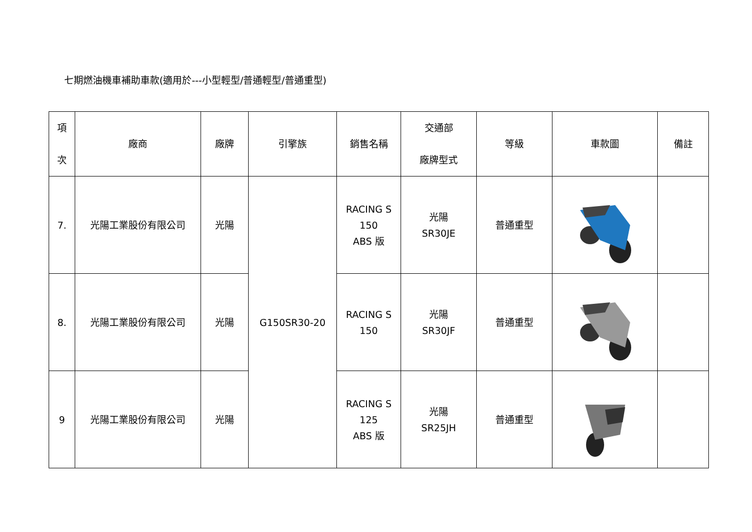七期燃油機車補助車款(適用於---小型輕型/普通輕型/普通重型)
| 項 次 | 廠商 | 廠牌 | 引擎族 | 銷售名稱 | 交通部 廠牌型式 | 等級 | 車款圖 | 備註 |
| --- | --- | --- | --- | --- | --- | --- | --- | --- |
| 7. | 光陽工業股份有限公司 | 光陽 | G150SR30-20 | RACING S 150 ABS 版 | 光陽 SR30JE | 普通重型 | | |
| 8. | 光陽工業股份有限公司 | 光陽 | | RACING S 150 | 光陽 SR30JF | 普通重型 | | |
| 9 | 光陽工業股份有限公司 | 光陽 | | RACING S 125 ABS 版 | 光陽 SR25JH | 普通重型 | | |